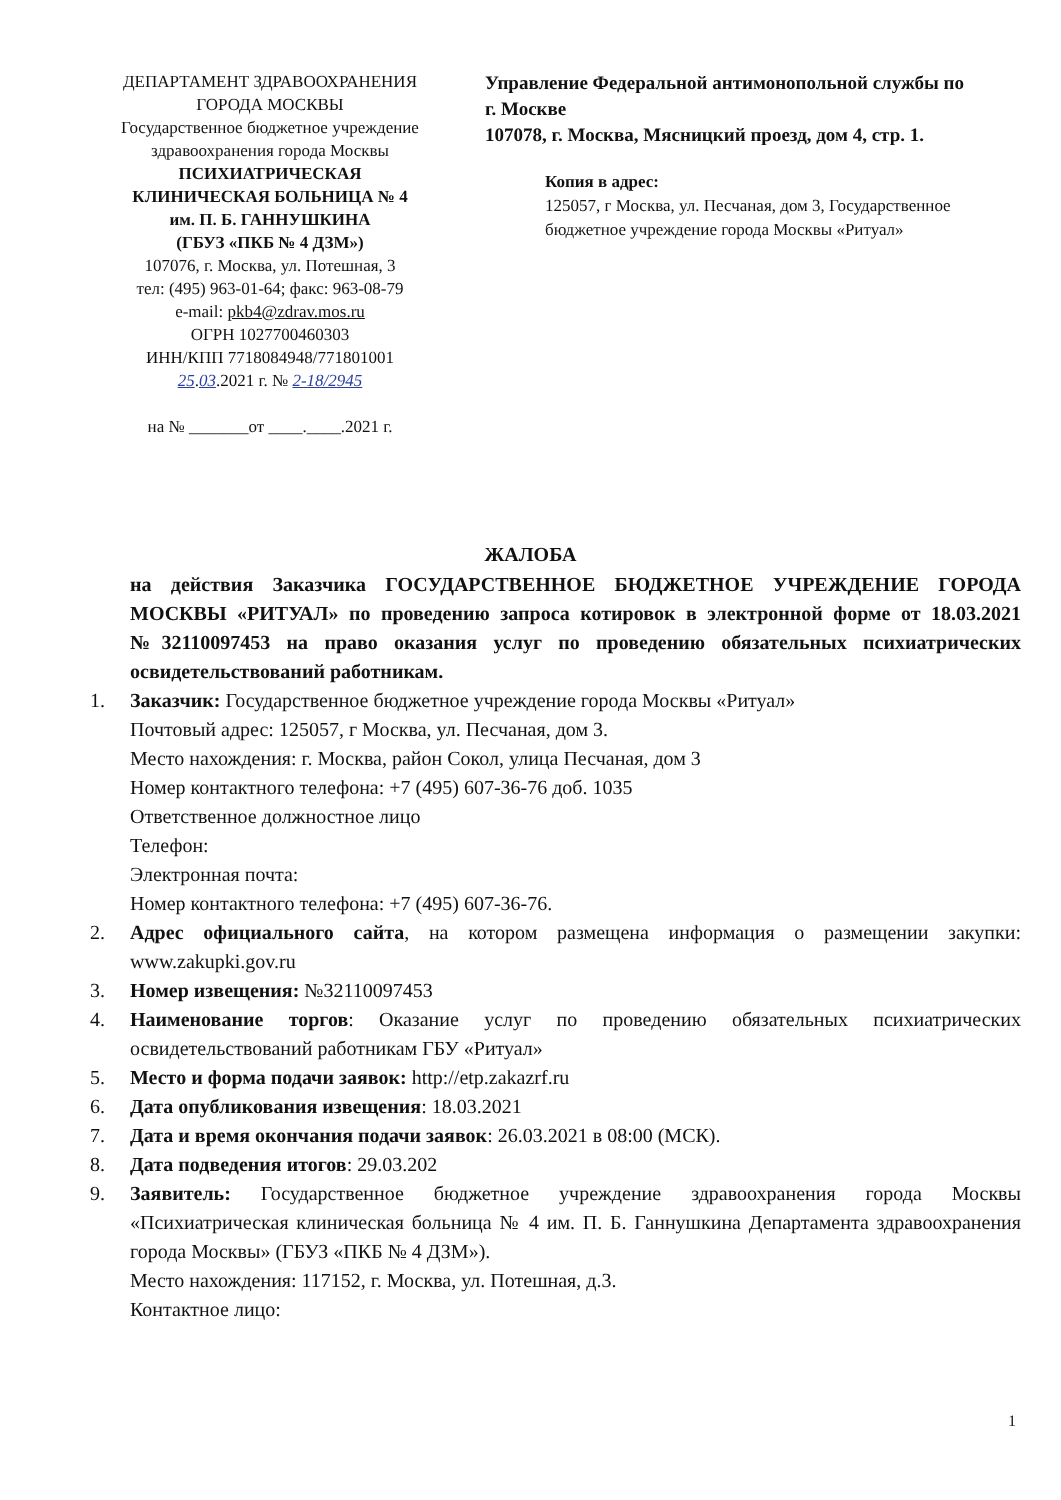ДЕПАРТАМЕНТ ЗДРАВООХРАНЕНИЯ
ГОРОДА МОСКВЫ
Государственное бюджетное учреждение
здравоохранения города Москвы
ПСИХИАТРИЧЕСКАЯ
КЛИНИЧЕСКАЯ БОЛЬНИЦА № 4
им. П. Б. ГАННУШКИНА
(ГБУЗ «ПКБ № 4 ДЗМ»)
107076, г. Москва, ул. Потешная, 3
тел: (495) 963-01-64; факс: 963-08-79
e-mail: pkb4@zdrav.mos.ru
ОГРН 1027700460303
ИНН/КПП 7718084948/771801001
25.03.2021 г. № 2-18/2945
на № _______от ____.____.2021 г.
Управление Федеральной антимонопольной службы по г. Москве
107078, г. Москва, Мясницкий проезд, дом 4, стр. 1.
Копия в адрес:
125057, г Москва, ул. Песчаная, дом 3, Государственное бюджетное учреждение города Москвы «Ритуал»
ЖАЛОБА
на действия Заказчика ГОСУДАРСТВЕННОЕ БЮДЖЕТНОЕ УЧРЕЖДЕНИЕ ГОРОДА МОСКВЫ «РИТУАЛ» по проведению запроса котировок в электронной форме от 18.03.2021 №32110097453 на право оказания услуг по проведению обязательных психиатрических освидетельствований работникам.
1. Заказчик: Государственное бюджетное учреждение города Москвы «Ритуал»
Почтовый адрес: 125057, г Москва, ул. Песчаная, дом 3.
Место нахождения: г. Москва, район Сокол, улица Песчаная, дом 3
Номер контактного телефона: +7 (495) 607-36-76 доб. 1035
Ответственное должностное лицо
Телефон:
Электронная почта:
Номер контактного телефона: +7 (495) 607-36-76.
2. Адрес официального сайта, на котором размещена информация о размещении закупки: www.zakupki.gov.ru
3. Номер извещения: №32110097453
4. Наименование торгов: Оказание услуг по проведению обязательных психиатрических освидетельствований работникам ГБУ «Ритуал»
5. Место и форма подачи заявок: http://etp.zakazrf.ru
6. Дата опубликования извещения: 18.03.2021
7. Дата и время окончания подачи заявок: 26.03.2021 в 08:00 (МСК).
8. Дата подведения итогов: 29.03.202
9. Заявитель: Государственное бюджетное учреждение здравоохранения города Москвы «Психиатрическая клиническая больница № 4 им. П. Б. Ганнушкина Департамента здравоохранения города Москвы» (ГБУЗ «ПКБ № 4 ДЗМ»).
Место нахождения: 117152, г. Москва, ул. Потешная, д.3.
Контактное лицо:
1